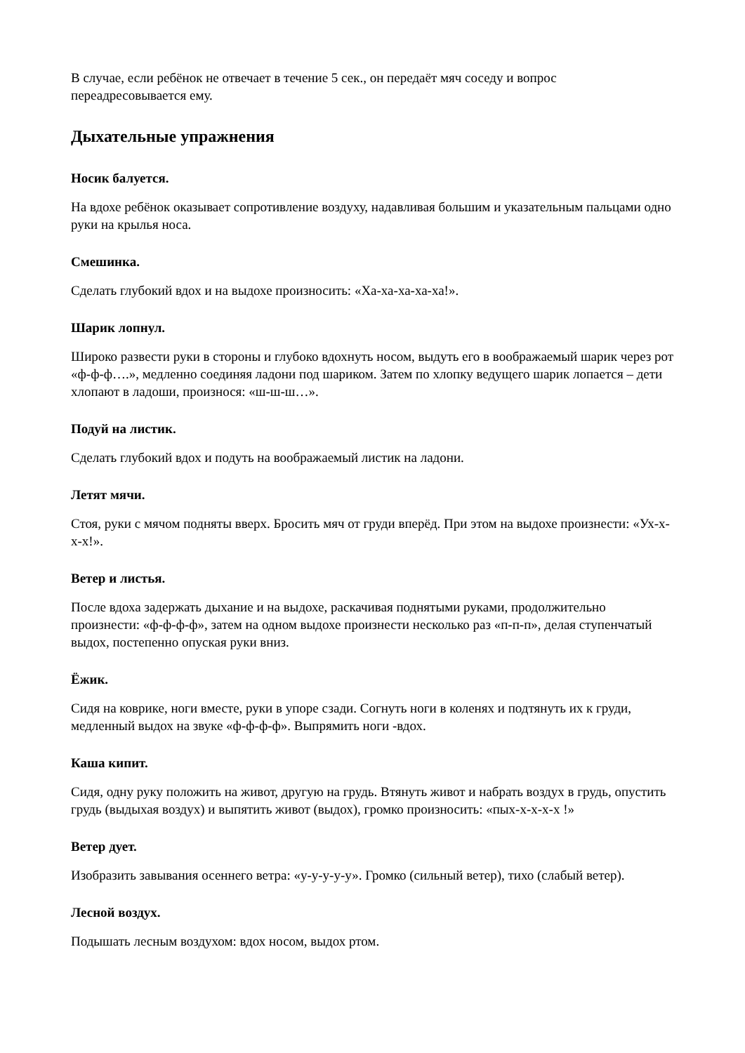В случае, если ребёнок не отвечает в течение 5 сек., он передаёт мяч соседу и вопрос переадресовывается ему.
Дыхательные упражнения
Носик балуется.
На вдохе ребёнок оказывает сопротивление воздуху, надавливая большим и указательным пальцами одно руки на крылья носа.
Смешинка.
Сделать глубокий вдох и на выдохе произносить: «Ха-ха-ха-ха-ха!».
Шарик лопнул.
Широко развести руки в стороны и глубоко вдохнуть носом, выдуть его в воображаемый шарик через рот «ф-ф-ф….», медленно соединяя ладони под шариком. Затем по хлопку ведущего шарик лопается – дети хлопают в ладоши, произнося: «ш-ш-ш…».
Подуй на листик.
Сделать глубокий вдох и подуть на воображаемый листик на ладони.
Летят мячи.
Стоя, руки с мячом подняты вверх. Бросить мяч от груди вперёд. При этом на выдохе произнести: «Ух-х-х-х!».
Ветер и листья.
После вдоха задержать дыхание и на выдохе, раскачивая поднятыми руками, продолжительно произнести: «ф-ф-ф-ф», затем на одном выдохе произнести несколько раз «п-п-п», делая ступенчатый выдох, постепенно опуская руки вниз.
Ёжик.
Сидя на коврике, ноги вместе, руки в упоре сзади. Согнуть ноги в коленях и подтянуть их к груди, медленный выдох на звуке «ф-ф-ф-ф». Выпрямить ноги -вдох.
Каша кипит.
Сидя, одну руку положить на живот, другую на грудь. Втянуть живот и набрать воздух в грудь, опустить грудь (выдыхая воздух) и выпятить живот (выдох), громко произносить: «пых-х-х-х-х !»
Ветер дует.
Изобразить завывания осеннего ветра: «у-у-у-у-у». Громко (сильный ветер), тихо (слабый ветер).
Лесной воздух.
Подышать лесным воздухом: вдох носом, выдох ртом.